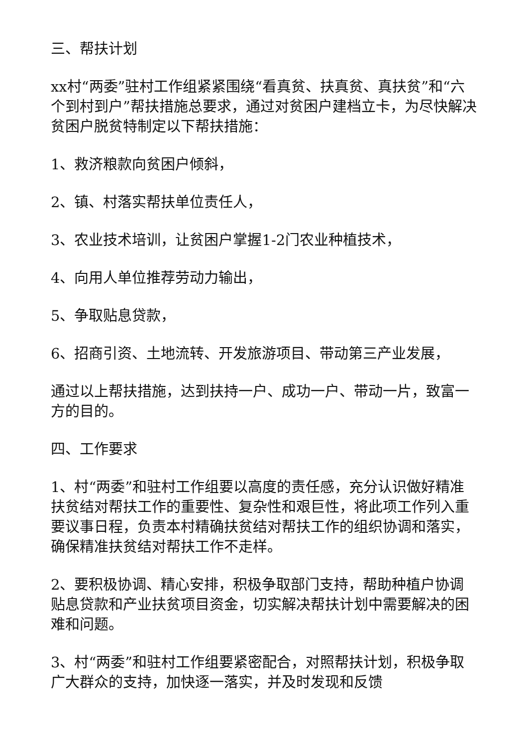三、帮扶计划
xx村“两委”驻村工作组紧紧围绕“看真贫、扶真贫、真扶贫”和“六个到村到户”帮扶措施总要求，通过对贫困户建档立卡，为尽快解决贫困户脱贫特制定以下帮扶措施：
1、救济粮款向贫困户倾斜，
2、镇、村落实帮扶单位责任人，
3、农业技术培训，让贫困户掌握1-2门农业种植技术，
4、向用人单位推荐劳动力输出，
5、争取贴息贷款，
6、招商引资、土地流转、开发旅游项目、带动第三产业发展，
通过以上帮扶措施，达到扶持一户、成功一户、带动一片，致富一方的目的。
四、工作要求
1、村“两委”和驻村工作组要以高度的责任感，充分认识做好精准扶贫结对帮扶工作的重要性、复杂性和艰巨性，将此项工作列入重要议事日程，负责本村精确扶贫结对帮扶工作的组织协调和落实，确保精准扶贫结对帮扶工作不走样。
2、要积极协调、精心安排，积极争取部门支持，帮助种植户协调贴息贷款和产业扶贫项目资金，切实解决帮扶计划中需要解决的困难和问题。
3、村“两委”和驻村工作组要紧密配合，对照帮扶计划，积极争取广大群众的支持，加快逐一落实，并及时发现和反馈